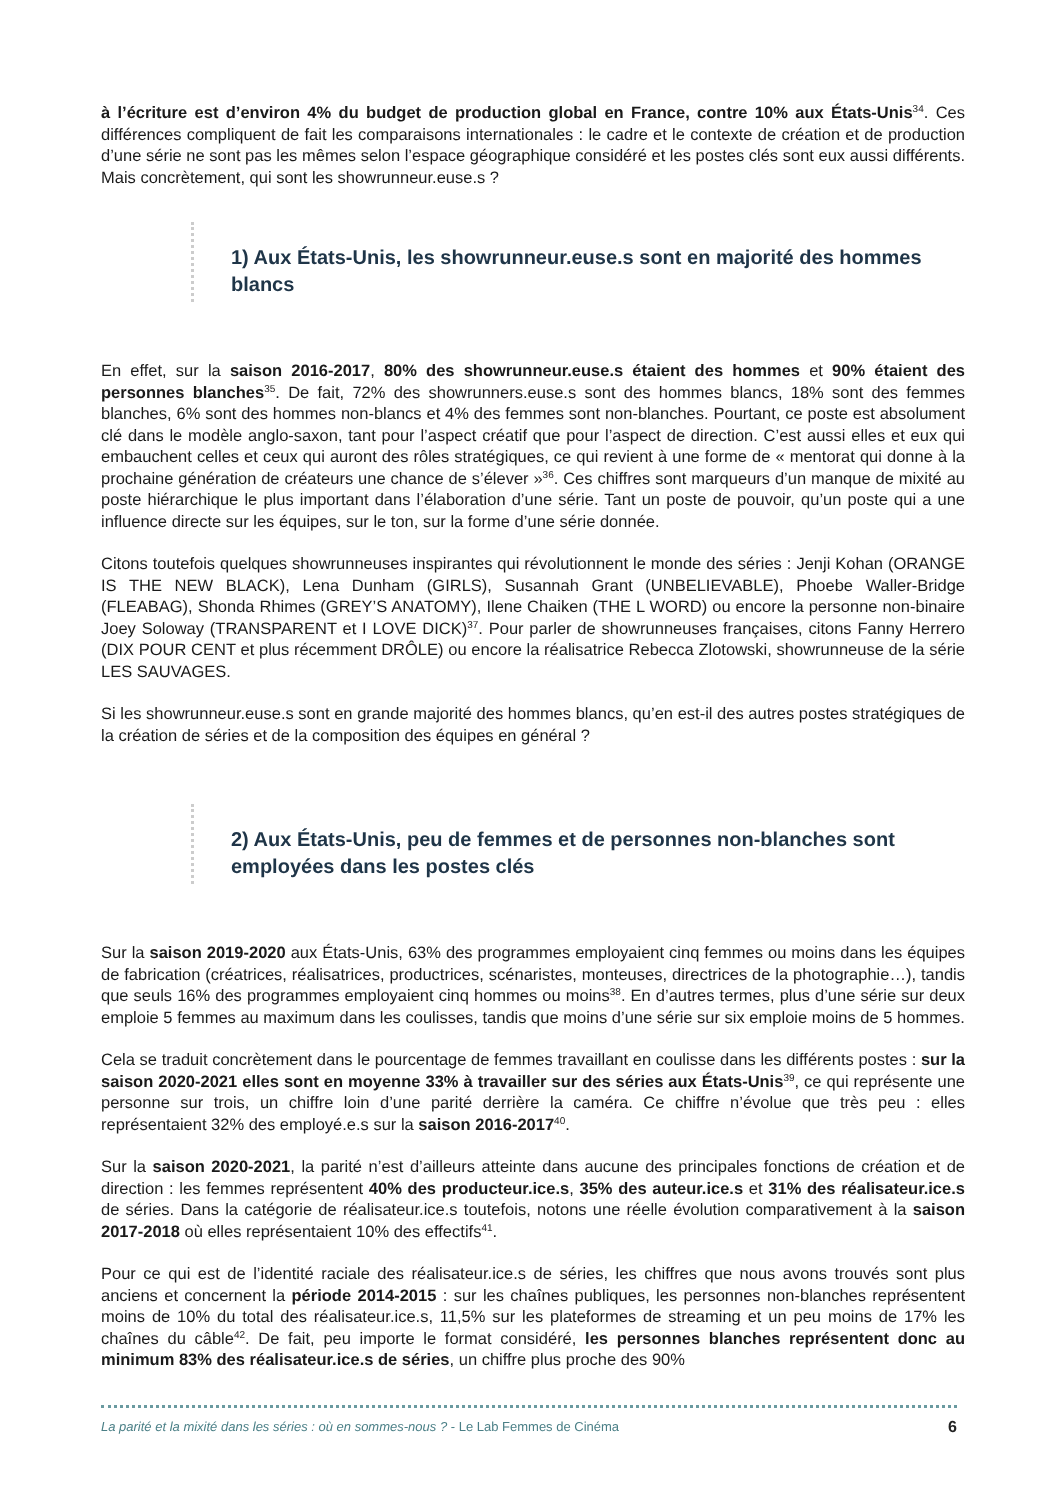à l’écriture est d’environ 4% du budget de production global en France, contre 10% aux États-Unis<sup>34</sup>. Ces différences compliquent de fait les comparaisons internationales : le cadre et le contexte de création et de production d’une série ne sont pas les mêmes selon l’espace géographique considéré et les postes clés sont eux aussi différents. Mais concrètement, qui sont les showrunneur.euse.s ?
1) Aux États-Unis, les showrunneur.euse.s sont en majorité des hommes blancs
En effet, sur la saison 2016-2017, 80% des showrunneur.euse.s étaient des hommes et 90% étaient des personnes blanches<sup>35</sup>. De fait, 72% des showrunners.euse.s sont des hommes blancs, 18% sont des femmes blanches, 6% sont des hommes non-blancs et 4% des femmes sont non-blanches. Pourtant, ce poste est absolument clé dans le modèle anglo-saxon, tant pour l’aspect créatif que pour l’aspect de direction. C’est aussi elles et eux qui embauchent celles et ceux qui auront des rôles stratégiques, ce qui revient à une forme de « mentorat qui donne à la prochaine génération de créateurs une chance de s’élever »<sup>36</sup>. Ces chiffres sont marqueurs d’un manque de mixité au poste hiérarchique le plus important dans l’élaboration d’une série. Tant un poste de pouvoir, qu’un poste qui a une influence directe sur les équipes, sur le ton, sur la forme d’une série donnée.
Citons toutefois quelques showrunneuses inspirantes qui révolutionnent le monde des séries : Jenji Kohan (ORANGE IS THE NEW BLACK), Lena Dunham (GIRLS), Susannah Grant (UNBELIEVABLE), Phoebe Waller-Bridge (FLEABAG), Shonda Rhimes (GREY’S ANATOMY), Ilene Chaiken (THE L WORD) ou encore la personne non-binaire Joey Soloway (TRANSPARENT et I LOVE DICK)<sup>37</sup>. Pour parler de showrunneuses françaises, citons Fanny Herrero (DIX POUR CENT et plus récemment DRÔLE) ou encore la réalisatrice Rebecca Zlotowski, showrunneuse de la série LES SAUVAGES.
Si les showrunneur.euse.s sont en grande majorité des hommes blancs, qu’en est-il des autres postes stratégiques de la création de séries et de la composition des équipes en général ?
2) Aux États-Unis, peu de femmes et de personnes non-blanches sont employées dans les postes clés
Sur la saison 2019-2020 aux États-Unis, 63% des programmes employaient cinq femmes ou moins dans les équipes de fabrication (créatrices, réalisatrices, productrices, scénaristes, monteuses, directrices de la photographie…), tandis que seuls 16% des programmes employaient cinq hommes ou moins<sup>38</sup>. En d’autres termes, plus d’une série sur deux emploie 5 femmes au maximum dans les coulisses, tandis que moins d’une série sur six emploie moins de 5 hommes.
Cela se traduit concrètement dans le pourcentage de femmes travaillant en coulisse dans les différents postes : sur la saison 2020-2021 elles sont en moyenne 33% à travailler sur des séries aux États-Unis<sup>39</sup>, ce qui représente une personne sur trois, un chiffre loin d’une parité derrière la caméra. Ce chiffre n’évolue que très peu : elles représentaient 32% des employé.e.s sur la saison 2016-2017<sup>40</sup>.
Sur la saison 2020-2021, la parité n’est d’ailleurs atteinte dans aucune des principales fonctions de création et de direction : les femmes représentent 40% des producteur.ice.s, 35% des auteur.ice.s et 31% des réalisateur.ice.s de séries. Dans la catégorie de réalisateur.ice.s toutefois, notons une réelle évolution comparativement à la saison 2017-2018 où elles représentaient 10% des effectifs<sup>41</sup>.
Pour ce qui est de l’identité raciale des réalisateur.ice.s de séries, les chiffres que nous avons trouvés sont plus anciens et concernent la période 2014-2015 : sur les chaînes publiques, les personnes non-blanches représentent moins de 10% du total des réalisateur.ice.s, 11,5% sur les plateformes de streaming et un peu moins de 17% les chaînes du câble<sup>42</sup>. De fait, peu importe le format considéré, les personnes blanches représentent donc au minimum 83% des réalisateur.ice.s de séries, un chiffre plus proche des 90%
La parité et la mixité dans les séries : où en sommes-nous ? - Le Lab Femmes de Cinéma 6